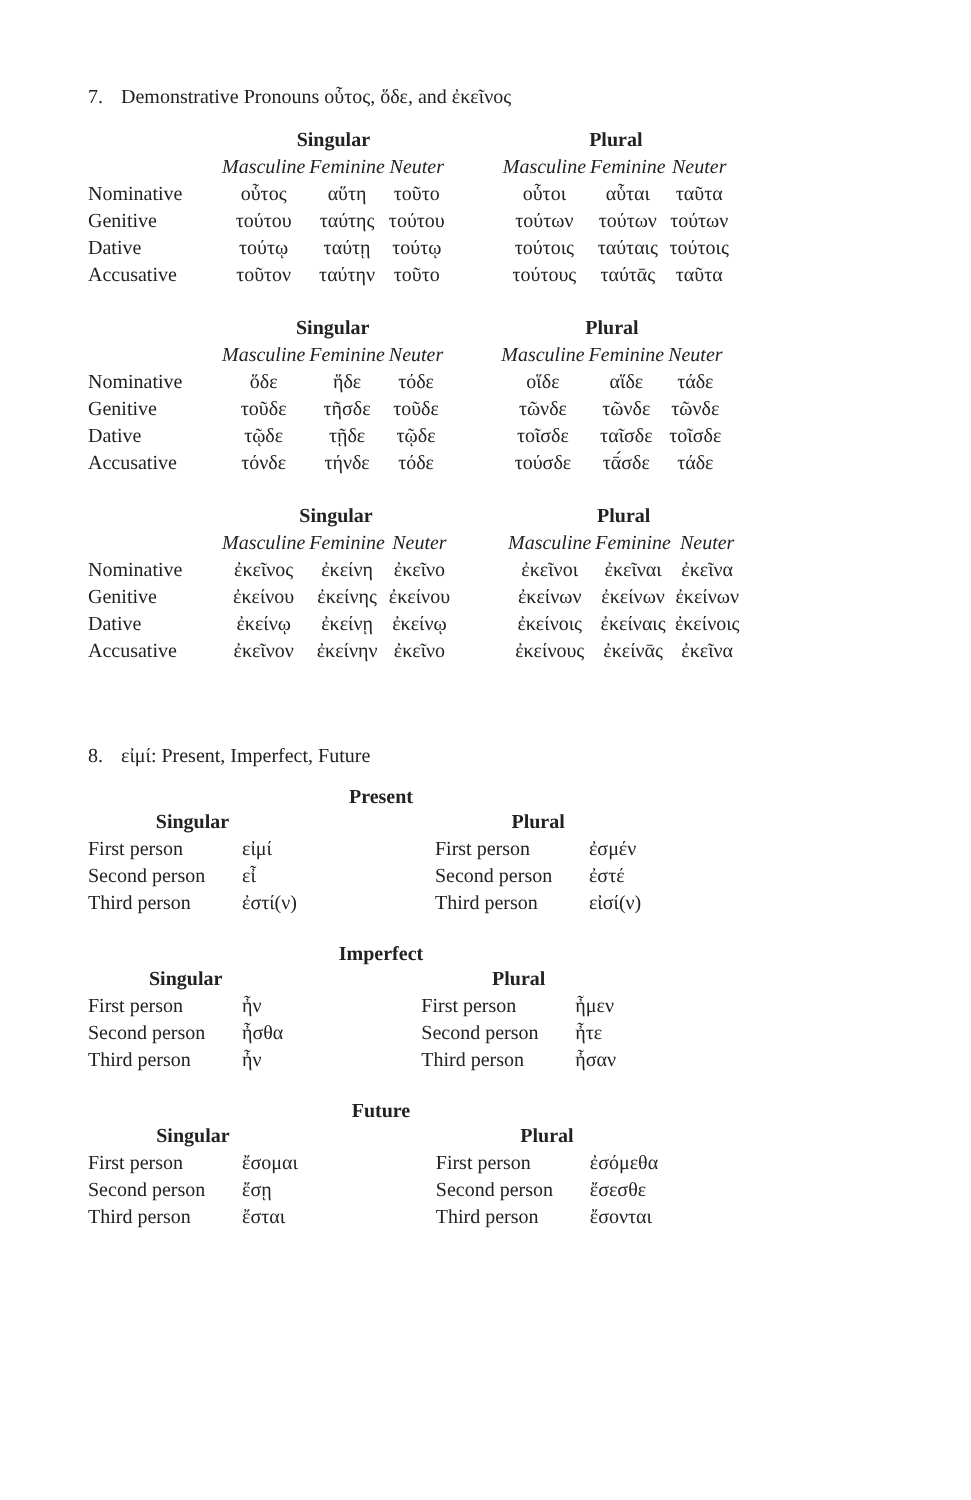7. Demonstrative Pronouns οὗτος, ὅδε, and ἐκεῖνος
| | Singular | | | | Plural | | |
| --- | --- | --- | --- | --- | --- | --- | --- |
| | Masculine | Feminine | Neuter | | Masculine | Feminine | Neuter |
| Nominative | οὗτος | αὕτη | τοῦτο | | οὗτοι | αὗται | ταῦτα |
| Genitive | τούτου | ταύτης | τούτου | | τούτων | τούτων | τούτων |
| Dative | τούτῳ | ταύτῃ | τούτῳ | | τούτοις | ταύταις | τούτοις |
| Accusative | τοῦτον | ταύτην | τοῦτο | | τούτους | ταύτᾱς | ταῦτα |
| | Singular | | | | Plural | | |
| --- | --- | --- | --- | --- | --- | --- | --- |
| | Masculine | Feminine | Neuter | | Masculine | Feminine | Neuter |
| Nominative | ὅδε | ἥδε | τόδε | | οἵδε | αἵδε | τάδε |
| Genitive | τοῦδε | τῆσδε | τοῦδε | | τῶνδε | τῶνδε | τῶνδε |
| Dative | τῷδε | τῇδε | τῷδε | | τοῖσδε | ταῖσδε | τοῖσδε |
| Accusative | τόνδε | τήνδε | τόδε | | τούσδε | τᾱ́σδε | τάδε |
| | Singular | | | | Plural | | |
| --- | --- | --- | --- | --- | --- | --- | --- |
| | Masculine | Feminine | Neuter | | Masculine | Feminine | Neuter |
| Nominative | ἐκεῖνος | ἐκείνη | ἐκεῖνο | | ἐκεῖνοι | ἐκεῖναι | ἐκεῖνα |
| Genitive | ἐκείνου | ἐκείνης | ἐκείνου | | ἐκείνων | ἐκείνων | ἐκείνων |
| Dative | ἐκείνῳ | ἐκείνῃ | ἐκείνῳ | | ἐκείνοις | ἐκείναις | ἐκείνοις |
| Accusative | ἐκεῖνον | ἐκείνην | ἐκεῖνο | | ἐκείνους | ἐκείνᾱς | ἐκεῖνα |
8. εἰμί: Present, Imperfect, Future
Present
| Singular | | | Plural | |
| --- | --- | --- | --- | --- |
| First person | εἰμί | | First person | ἐσμέν |
| Second person | εἶ | | Second person | ἐστέ |
| Third person | ἐστί(ν) | | Third person | εἰσί(ν) |
Imperfect
| Singular | | | Plural | |
| --- | --- | --- | --- | --- |
| First person | ἦν | | First person | ἦμεν |
| Second person | ἦσθα | | Second person | ἦτε |
| Third person | ἦν | | Third person | ἦσαν |
Future
| Singular | | | Plural | |
| --- | --- | --- | --- | --- |
| First person | ἔσομαι | | First person | ἐσόμεθα |
| Second person | ἔσῃ | | Second person | ἔσεσθε |
| Third person | ἔσται | | Third person | ἔσονται |